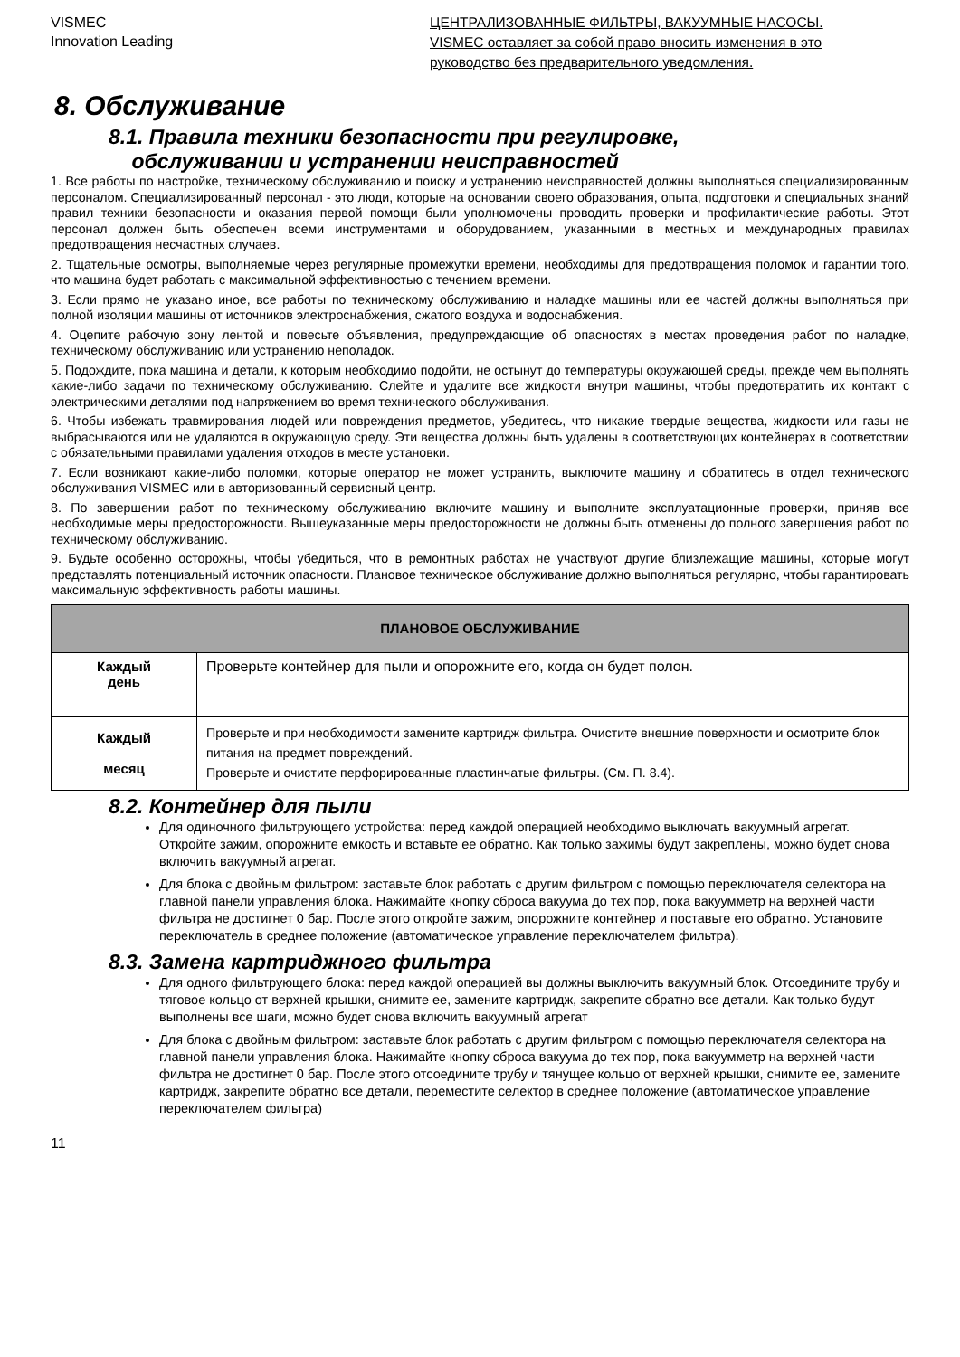VISMEC
Innovation Leading
ЦЕНТРАЛИЗОВАННЫЕ ФИЛЬТРЫ, ВАКУУМНЫЕ НАСОСЫ.
VISMEC оставляет за собой право вносить изменения в это
руководство без предварительного уведомления.
8. Обслуживание
8.1. Правила техники безопасности при регулировке,
обслуживании и устранении неисправностей
1. Все работы по настройке, техническому обслуживанию и поиску и устранению неисправностей должны выполняться специализированным персоналом. Специализированный персонал - это люди, которые на основании своего образования, опыта, подготовки и специальных знаний правил техники безопасности и оказания первой помощи были уполномочены проводить проверки и профилактические работы. Этот персонал должен быть обеспечен всеми инструментами и оборудованием, указанными в местных и международных правилах предотвращения несчастных случаев.
2. Тщательные осмотры, выполняемые через регулярные промежутки времени, необходимы для предотвращения поломок и гарантии того, что машина будет работать с максимальной эффективностью с течением времени.
3. Если прямо не указано иное, все работы по техническому обслуживанию и наладке машины или ее частей должны выполняться при полной изоляции машины от источников электроснабжения, сжатого воздуха и водоснабжения.
4. Оцепите рабочую зону лентой и повесьте объявления, предупреждающие об опасностях в местах проведения работ по наладке, техническому обслуживанию или устранению неполадок.
5. Подождите, пока машина и детали, к которым необходимо подойти, не остынут до температуры окружающей среды, прежде чем выполнять какие-либо задачи по техническому обслуживанию. Слейте и удалите все жидкости внутри машины, чтобы предотвратить их контакт с электрическими деталями под напряжением во время технического обслуживания.
6. Чтобы избежать травмирования людей или повреждения предметов, убедитесь, что никакие твердые вещества, жидкости или газы не выбрасываются или не удаляются в окружающую среду. Эти вещества должны быть удалены в соответствующих контейнерах в соответствии с обязательными правилами удаления отходов в месте установки.
7. Если возникают какие-либо поломки, которые оператор не может устранить, выключите машину и обратитесь в отдел технического обслуживания VISMEC или в авторизованный сервисный центр.
8. По завершении работ по техническому обслуживанию включите машину и выполните эксплуатационные проверки, приняв все необходимые меры предосторожности. Вышеуказанные меры предосторожности не должны быть отменены до полного завершения работ по техническому обслуживанию.
9. Будьте особенно осторожны, чтобы убедиться, что в ремонтных работах не участвуют другие близлежащие машины, которые могут представлять потенциальный источник опасности. Плановое техническое обслуживание должно выполняться регулярно, чтобы гарантировать максимальную эффективность работы машины.
| ПЛАНОВОЕ ОБСЛУЖИВАНИЕ | |
| --- | --- |
| Каждый день | Проверьте контейнер для пыли и опорожните его, когда он будет полон. |
| Каждый месяц | Проверьте и при необходимости замените картридж фильтра. Очистите внешние поверхности и осмотрите блок питания на предмет повреждений. Проверьте и очистите перфорированные пластинчатые фильтры. (См. П. 8.4). |
8.2. Контейнер для пыли
Для одиночного фильтрующего устройства: перед каждой операцией необходимо выключать вакуумный агрегат. Откройте зажим, опорожните емкость и вставьте ее обратно. Как только зажимы будут закреплены, можно будет снова включить вакуумный агрегат.
Для блока с двойным фильтром: заставьте блок работать с другим фильтром с помощью переключателя селектора на главной панели управления блока. Нажимайте кнопку сброса вакуума до тех пор, пока вакуумметр на верхней части фильтра не достигнет 0 бар. После этого откройте зажим, опорожните контейнер и поставьте его обратно. Установите переключатель в среднее положение (автоматическое управление переключателем фильтра).
8.3. Замена картриджного фильтра
Для одного фильтрующего блока: перед каждой операцией вы должны выключить вакуумный блок. Отсоедините трубу и тяговое кольцо от верхней крышки, снимите ее, замените картридж, закрепите обратно все детали. Как только будут выполнены все шаги, можно будет снова включить вакуумный агрегат
Для блока с двойным фильтром: заставьте блок работать с другим фильтром с помощью переключателя селектора на главной панели управления блока. Нажимайте кнопку сброса вакуума до тех пор, пока вакуумметр на верхней части фильтра не достигнет 0 бар. После этого отсоедините трубу и тянущее кольцо от верхней крышки, снимите ее, замените картридж, закрепите обратно все детали, переместите селектор в среднее положение (автоматическое управление переключателем фильтра)
11